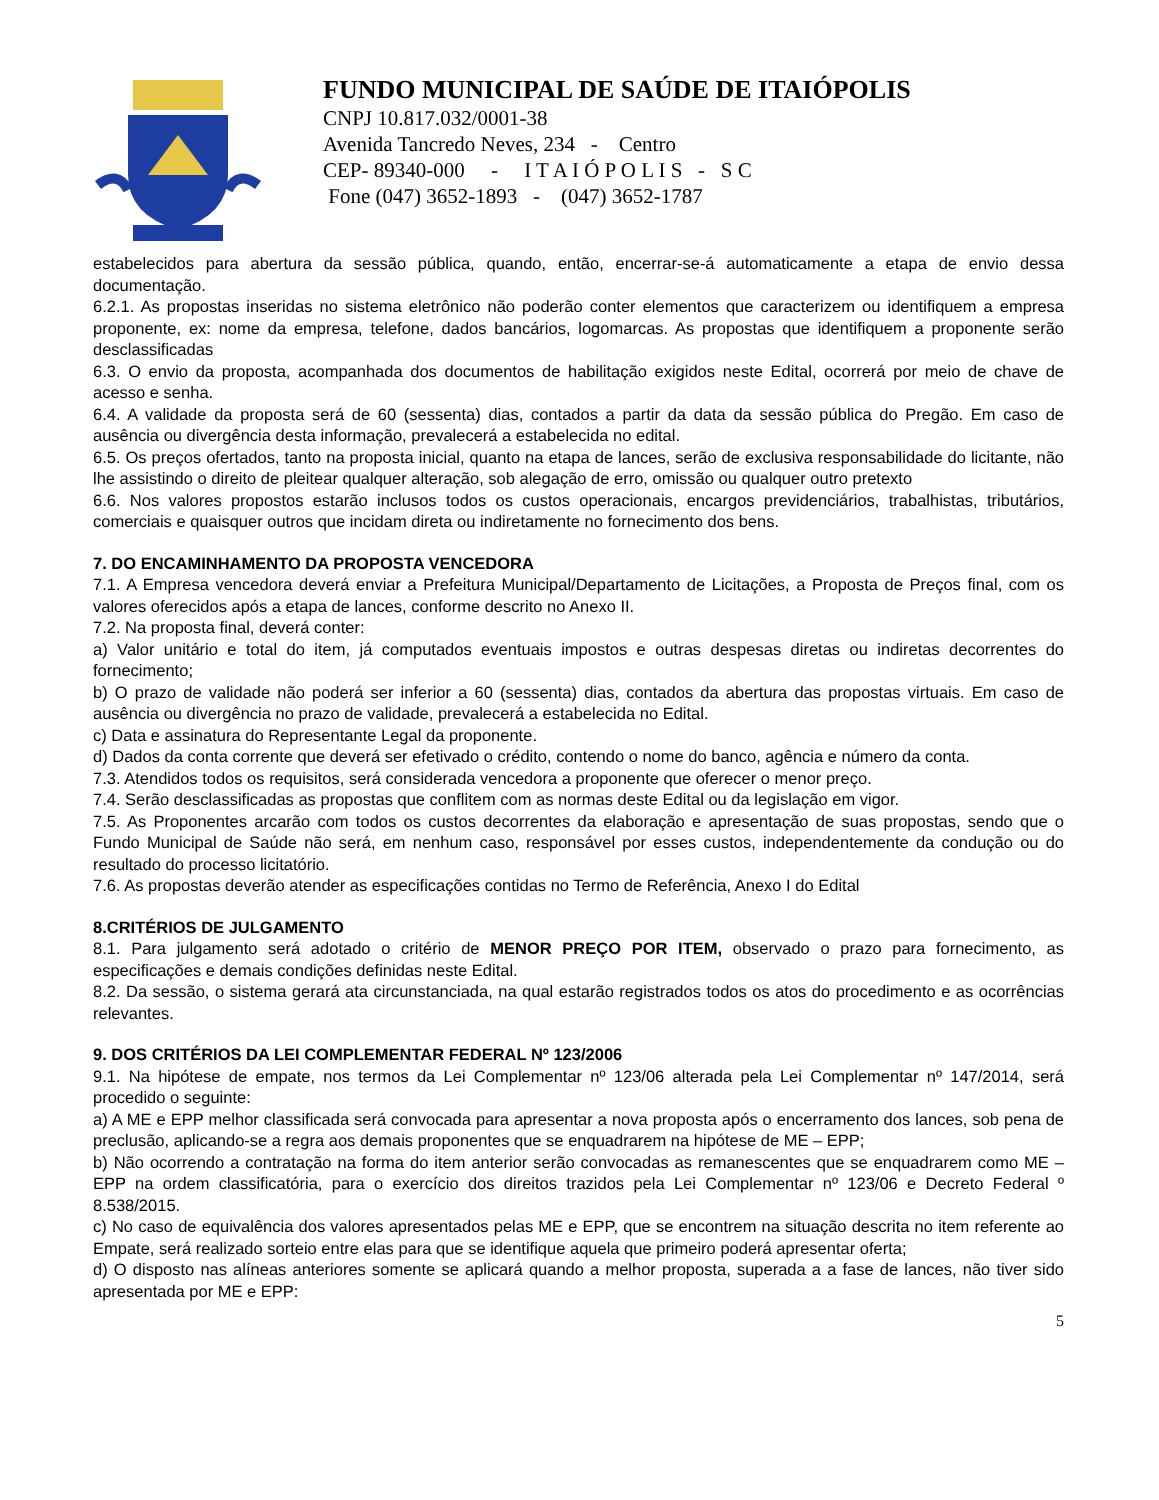FUNDO MUNICIPAL DE SAÚDE DE ITAIÓPOLIS
CNPJ 10.817.032/0001-38
Avenida Tancredo Neves, 234 - Centro
CEP- 89340-000 - I T A I Ó P O L I S - S C
Fone (047) 3652-1893 - (047) 3652-1787
estabelecidos para abertura da sessão pública, quando, então, encerrar-se-á automaticamente a etapa de envio dessa documentação.
6.2.1. As propostas inseridas no sistema eletrônico não poderão conter elementos que caracterizem ou identifiquem a empresa proponente, ex: nome da empresa, telefone, dados bancários, logomarcas. As propostas que identifiquem a proponente serão desclassificadas
6.3. O envio da proposta, acompanhada dos documentos de habilitação exigidos neste Edital, ocorrerá por meio de chave de acesso e senha.
6.4. A validade da proposta será de 60 (sessenta) dias, contados a partir da data da sessão pública do Pregão. Em caso de ausência ou divergência desta informação, prevalecerá a estabelecida no edital.
6.5. Os preços ofertados, tanto na proposta inicial, quanto na etapa de lances, serão de exclusiva responsabilidade do licitante, não lhe assistindo o direito de pleitear qualquer alteração, sob alegação de erro, omissão ou qualquer outro pretexto
6.6. Nos valores propostos estarão inclusos todos os custos operacionais, encargos previdenciários, trabalhistas, tributários, comerciais e quaisquer outros que incidam direta ou indiretamente no fornecimento dos bens.
7. DO ENCAMINHAMENTO DA PROPOSTA VENCEDORA
7.1. A Empresa vencedora deverá enviar a Prefeitura Municipal/Departamento de Licitações, a Proposta de Preços final, com os valores oferecidos após a etapa de lances, conforme descrito no Anexo II.
7.2. Na proposta final, deverá conter:
a) Valor unitário e total do item, já computados eventuais impostos e outras despesas diretas ou indiretas decorrentes do fornecimento;
b) O prazo de validade não poderá ser inferior a 60 (sessenta) dias, contados da abertura das propostas virtuais. Em caso de ausência ou divergência no prazo de validade, prevalecerá a estabelecida no Edital.
c) Data e assinatura do Representante Legal da proponente.
d) Dados da conta corrente que deverá ser efetivado o crédito, contendo o nome do banco, agência e número da conta.
7.3. Atendidos todos os requisitos, será considerada vencedora a proponente que oferecer o menor preço.
7.4. Serão desclassificadas as propostas que conflitem com as normas deste Edital ou da legislação em vigor.
7.5. As Proponentes arcarão com todos os custos decorrentes da elaboração e apresentação de suas propostas, sendo que o Fundo Municipal de Saúde não será, em nenhum caso, responsável por esses custos, independentemente da condução ou do resultado do processo licitatório.
7.6. As propostas deverão atender as especificações contidas no Termo de Referência, Anexo I do Edital
8.CRITÉRIOS DE JULGAMENTO
8.1. Para julgamento será adotado o critério de MENOR PREÇO POR ITEM, observado o prazo para fornecimento, as especificações e demais condições definidas neste Edital.
8.2. Da sessão, o sistema gerará ata circunstanciada, na qual estarão registrados todos os atos do procedimento e as ocorrências relevantes.
9. DOS CRITÉRIOS DA LEI COMPLEMENTAR FEDERAL Nº 123/2006
9.1. Na hipótese de empate, nos termos da Lei Complementar nº 123/06 alterada pela Lei Complementar nº 147/2014, será procedido o seguinte:
a) A ME e EPP melhor classificada será convocada para apresentar a nova proposta após o encerramento dos lances, sob pena de preclusão, aplicando-se a regra aos demais proponentes que se enquadrarem na hipótese de ME – EPP;
b) Não ocorrendo a contratação na forma do item anterior serão convocadas as remanescentes que se enquadrarem como ME – EPP na ordem classificatória, para o exercício dos direitos trazidos pela Lei Complementar nº 123/06 e Decreto Federal º 8.538/2015.
c) No caso de equivalência dos valores apresentados pelas ME e EPP, que se encontrem na situação descrita no item referente ao Empate, será realizado sorteio entre elas para que se identifique aquela que primeiro poderá apresentar oferta;
d) O disposto nas alíneas anteriores somente se aplicará quando a melhor proposta, superada a a fase de lances, não tiver sido apresentada por ME e EPP:
5